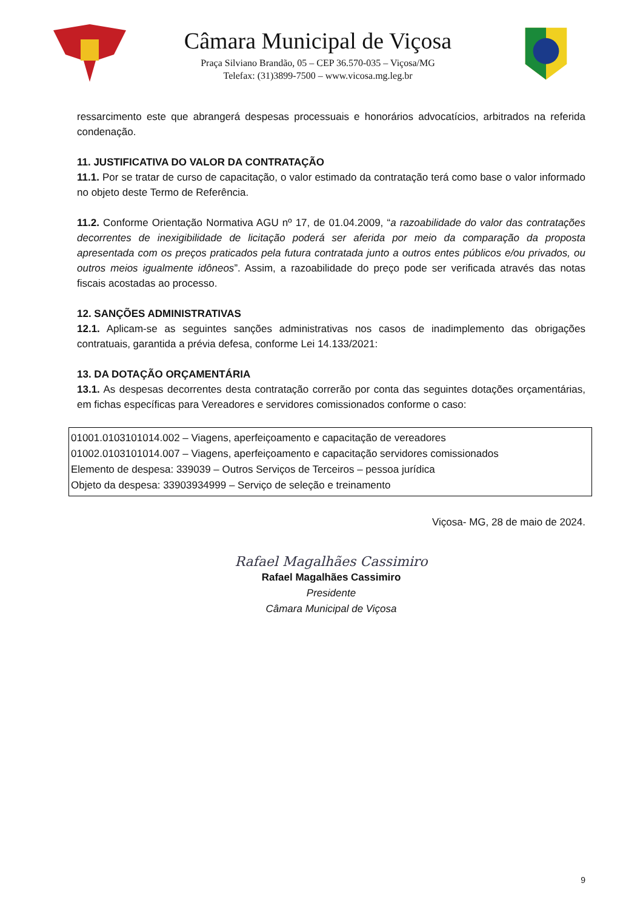Câmara Municipal de Viçosa
Praça Silviano Brandão, 05 – CEP 36.570-035 – Viçosa/MG
Telefax: (31)3899-7500 – www.vicosa.mg.leg.br
ressarcimento este que abrangerá despesas processuais e honorários advocatícios, arbitrados na referida condenação.
11. JUSTIFICATIVA DO VALOR DA CONTRATAÇÃO
11.1. Por se tratar de curso de capacitação, o valor estimado da contratação terá como base o valor informado no objeto deste Termo de Referência.
11.2. Conforme Orientação Normativa AGU nº 17, de 01.04.2009, “a razoabilidade do valor das contratações decorrentes de inexigibilidade de licitação poderá ser aferida por meio da comparação da proposta apresentada com os preços praticados pela futura contratada junto a outros entes públicos e/ou privados, ou outros meios igualmente idôneos”. Assim, a razoabilidade do preço pode ser verificada através das notas fiscais acostadas ao processo.
12. SANÇÕES ADMINISTRATIVAS
12.1. Aplicam-se as seguintes sanções administrativas nos casos de inadimplemento das obrigações contratuais, garantida a prévia defesa, conforme Lei 14.133/2021:
13. DA DOTAÇÃO ORÇAMENTÁRIA
13.1. As despesas decorrentes desta contratação correrão por conta das seguintes dotações orçamentárias, em fichas específicas para Vereadores e servidores comissionados conforme o caso:
01001.0103101014.002 – Viagens, aperfeiçoamento e capacitação de vereadores
01002.0103101014.007 – Viagens, aperfeiçoamento e capacitação servidores comissionados
Elemento de despesa: 339039 – Outros Serviços de Terceiros – pessoa jurídica
Objeto da despesa: 33903934999 – Serviço de seleção e treinamento
Viçosa- MG, 28 de maio de 2024.
Rafael Magalhães Cassimiro
Rafael Magalhães Cassimiro
Presidente
Câmara Municipal de Viçosa
9